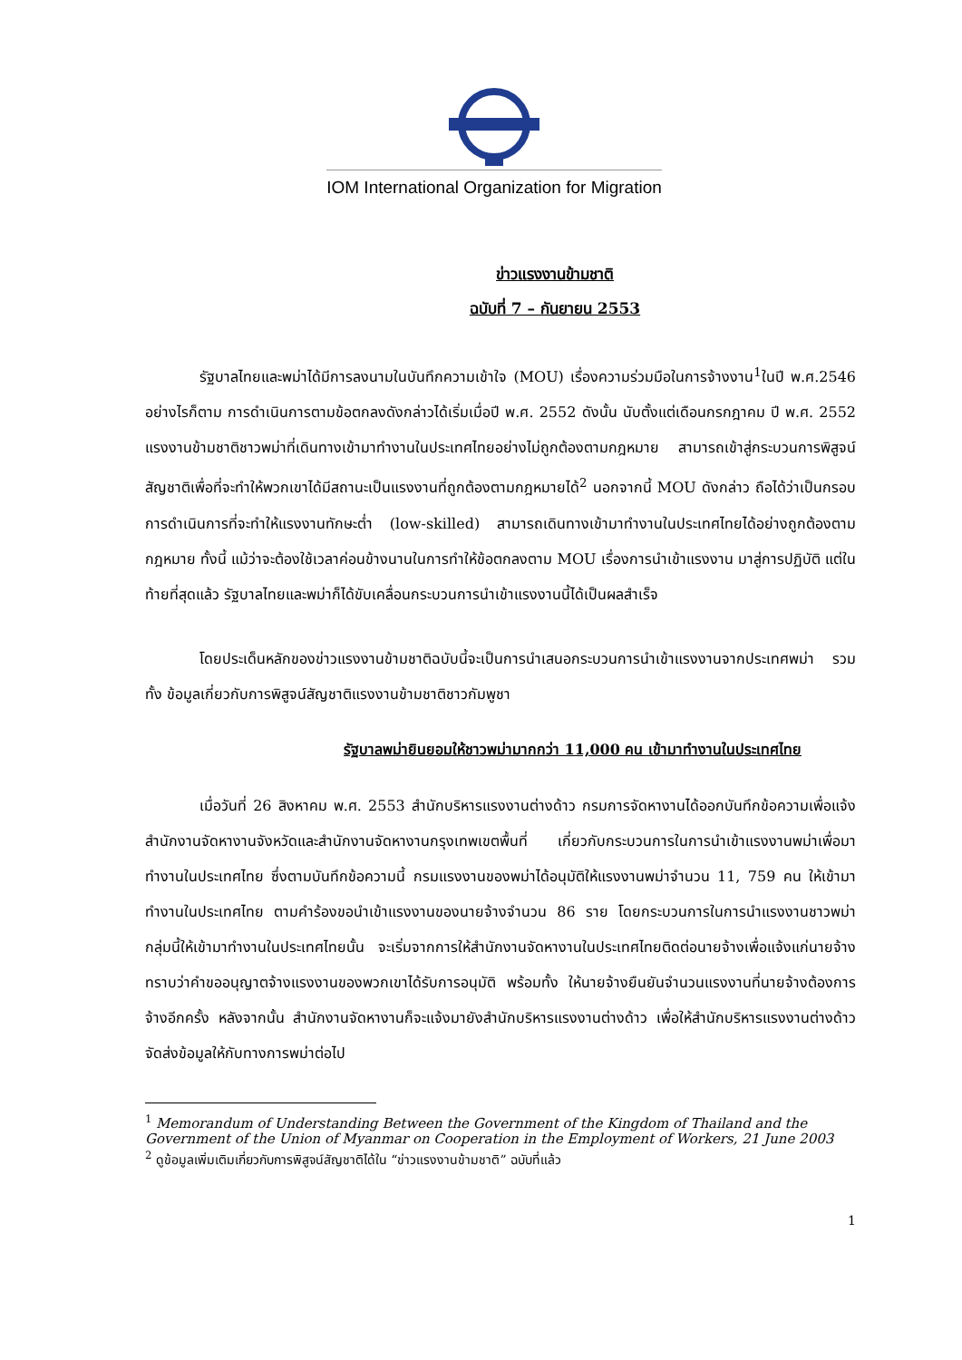IOM International Organization for Migration
ข่าวแรงงานข้ามชาติ
ฉบับที่ 7 – กันยายน 2553
รัฐบาลไทยและพม่าได้มีการลงนามในบันทึกความเข้าใจ (MOU) เรื่องความร่วมมือในการจ้างงาน<sup>1</sup>ในปี พ.ศ.2546 อย่างไรก็ตาม การดำเนินการตามข้อตกลงดังกล่าวได้เริ่มเมื่อปี พ.ศ. 2552 ดังนั้น นับตั้งแต่เดือนกรกฎาคม ปี พ.ศ. 2552 แรงงานข้ามชาติชาวพม่าที่เดินทางเข้ามาทำงานในประเทศไทยอย่างไม่ถูกต้องตามกฎหมาย สามารถเข้าสู่กระบวนการพิสูจน์สัญชาติเพื่อที่จะทำให้พวกเขาได้มีสถานะเป็นแรงงานที่ถูกต้องตามกฎหมายได้<sup>2</sup> นอกจากนี้ MOU ดังกล่าว ถือได้ว่าเป็นกรอบการดำเนินการที่จะทำให้แรงงานทักษะต่ำ (low-skilled) สามารถเดินทางเข้ามาทำงานในประเทศไทยได้อย่างถูกต้องตามกฎหมาย ทั้งนี้ แม้ว่าจะต้องใช้เวลาค่อนข้างนานในการทำให้ข้อตกลงตาม MOU เรื่องการนำเข้าแรงงาน มาสู่การปฏิบัติ แต่ในท้ายที่สุดแล้ว รัฐบาลไทยและพม่าก็ได้ขับเคลื่อนกระบวนการนำเข้าแรงงานนี้ได้เป็นผลสำเร็จ
โดยประเด็นหลักของข่าวแรงงานข้ามชาติฉบับนี้จะเป็นการนำเสนอกระบวนการนำเข้าแรงงานจากประเทศพม่า รวมทั้ง ข้อมูลเกี่ยวกับการพิสูจน์สัญชาติแรงงานข้ามชาติชาวกัมพูชา
รัฐบาลพม่ายินยอมให้ชาวพม่ามากกว่า 11,000 คน เข้ามาทำงานในประเทศไทย
เมื่อวันที่ 26 สิงหาคม พ.ศ. 2553 สำนักบริหารแรงงานต่างด้าว กรมการจัดหางานได้ออกบันทึกข้อความเพื่อแจ้งสำนักงานจัดหางานจังหวัดและสำนักงานจัดหางานกรุงเทพเขตพื้นที่ เกี่ยวกับกระบวนการในการนำเข้าแรงงานพม่าเพื่อมาทำงานในประเทศไทย ซึ่งตามบันทึกข้อความนี้ กรมแรงงานของพม่าได้อนุมัติให้แรงงานพม่าจำนวน 11, 759 คน ให้เข้ามาทำงานในประเทศไทย ตามคำร้องขอนำเข้าแรงงานของนายจ้างจำนวน 86 ราย โดยกระบวนการในการนำแรงงานชาวพม่ากลุ่มนี้ให้เข้ามาทำงานในประเทศไทยนั้น จะเริ่มจากการให้สำนักงานจัดหางานในประเทศไทยติดต่อนายจ้างเพื่อแจ้งแก่นายจ้างทราบว่าคำขออนุญาตจ้างแรงงานของพวกเขาได้รับการอนุมัติ พร้อมทั้ง ให้นายจ้างยืนยันจำนวนแรงงานที่นายจ้างต้องการจ้างอีกครั้ง หลังจากนั้น สำนักงานจัดหางานก็จะแจ้งมายังสำนักบริหารแรงงานต่างด้าว เพื่อให้สำนักบริหารแรงงานต่างด้าวจัดส่งข้อมูลให้กับทางการพม่าต่อไป
<sup>1</sup> Memorandum of Understanding Between the Government of the Kingdom of Thailand and the Government of the Union of Myanmar on Cooperation in the Employment of Workers, 21 June 2003
<sup>2</sup> ดูข้อมูลเพิ่มเติมเกี่ยวกับการพิสูจน์สัญชาติได้ใน “ข่าวแรงงานข้ามชาติ” ฉบับที่แล้ว
1